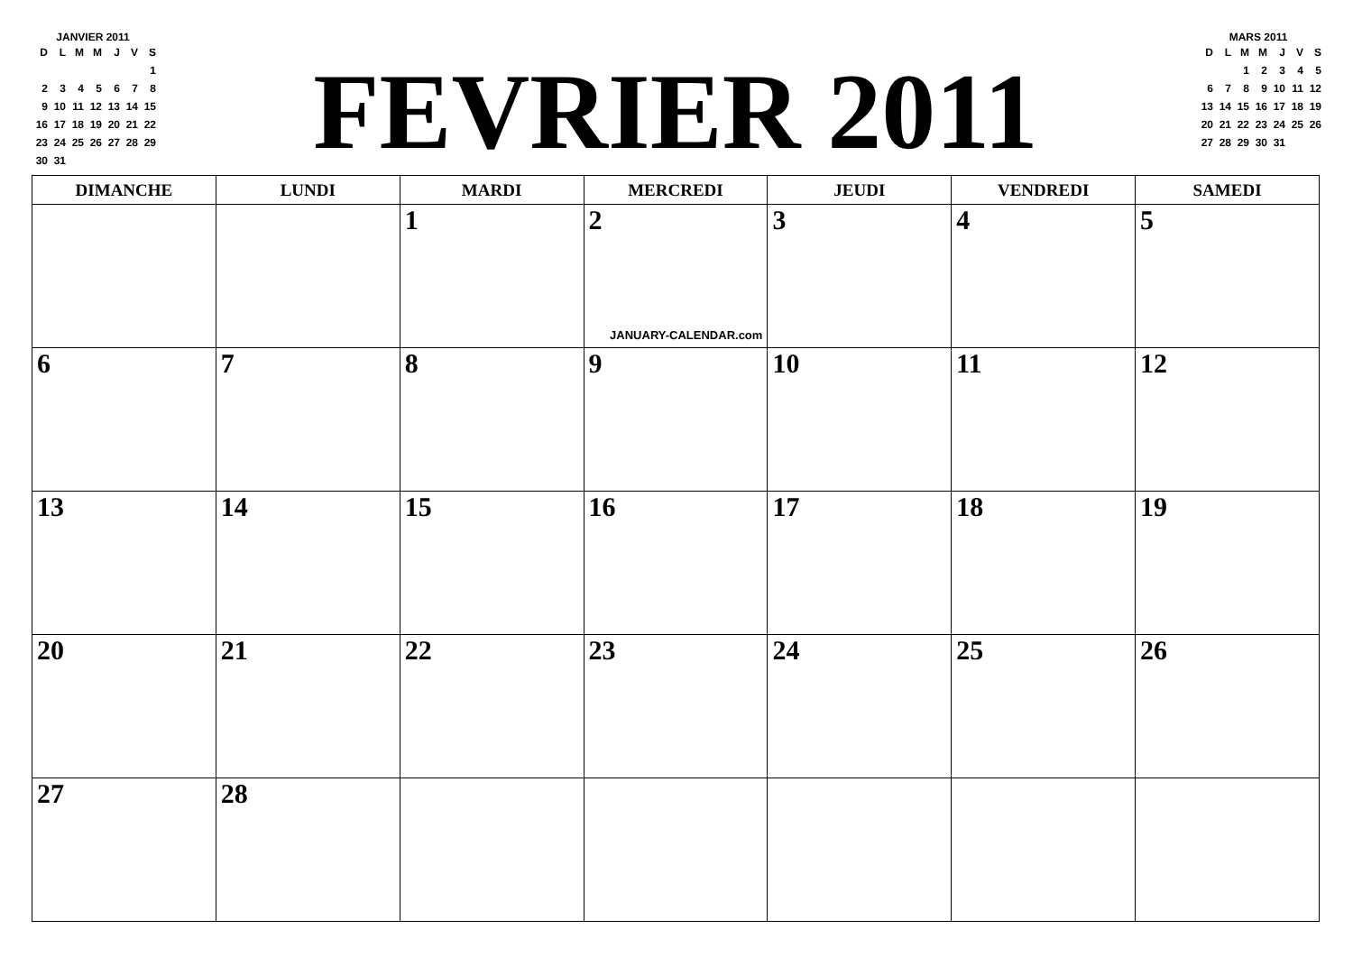JANVIER 2011
| D | L | M | M | J | V | S |
| | | | | | | 1 |
| 2 | 3 | 4 | 5 | 6 | 7 | 8 |
| 9 | 10 | 11 | 12 | 13 | 14 | 15 |
| 16 | 17 | 18 | 19 | 20 | 21 | 22 |
| 23 | 24 | 25 | 26 | 27 | 28 | 29 |
| 30 | 31 | | | | | |
FEVRIER 2011
MARS 2011
| D | L | M | M | J | V | S |
| | | 1 | 2 | 3 | 4 | 5 |
| 6 | 7 | 8 | 9 | 10 | 11 | 12 |
| 13 | 14 | 15 | 16 | 17 | 18 | 19 |
| 20 | 21 | 22 | 23 | 24 | 25 | 26 |
| 27 | 28 | 29 | 30 | 31 | | |
| DIMANCHE | LUNDI | MARDI | MERCREDI | JEUDI | VENDREDI | SAMEDI |
| --- | --- | --- | --- | --- | --- | --- |
| | | 1 | 2 JANUARY-CALENDAR.com | 3 | 4 | 5 |
| 6 | 7 | 8 | 9 | 10 | 11 | 12 |
| 13 | 14 | 15 | 16 | 17 | 18 | 19 |
| 20 | 21 | 22 | 23 | 24 | 25 | 26 |
| 27 | 28 | | | | | |